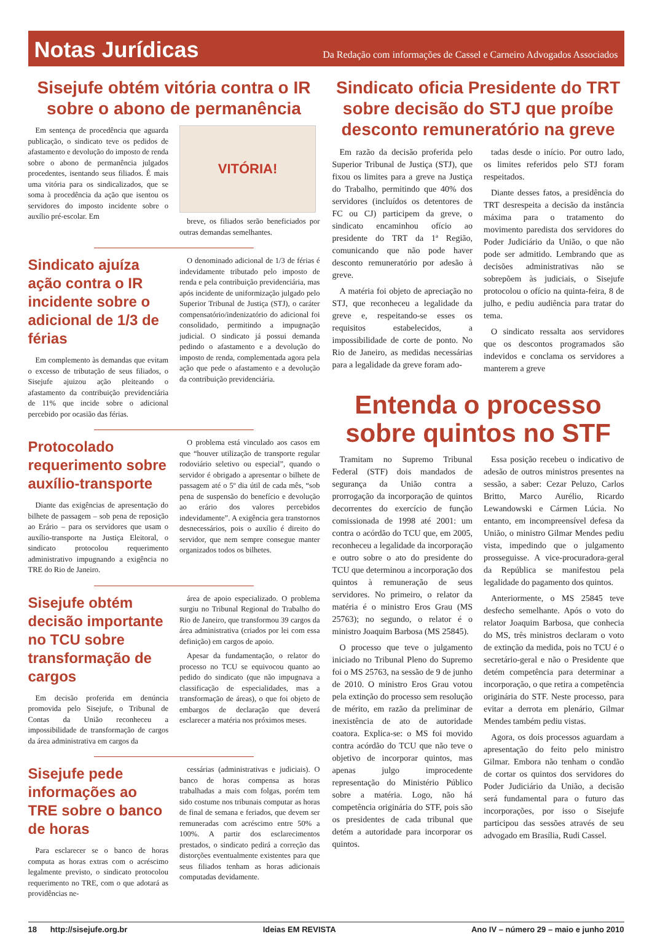Notas Jurídicas
Da Redação com informações de Cassel e Carneiro Advogados Associados
Sisejufe obtém vitória contra o IR sobre o abono de permanência
Em sentença de procedência que aguarda publicação, o sindicato teve os pedidos de afastamento e devolução do imposto de renda sobre o abono de permanência julgados procedentes, isentando seus filiados. É mais uma vitória para os sindicalizados, que se soma à procedência da ação que isentou os servidores do imposto incidente sobre o auxílio pré-escolar. Em
VITÓRIA!
breve, os filiados serão beneficiados por outras demandas semelhantes.
Sindicato ajuíza ação contra o IR incidente sobre o adicional de 1/3 de férias
Em complemento às demandas que evitam o excesso de tributação de seus filiados, o Sisejufe ajuizou ação pleiteando o afastamento da contribuição previdenciária de 11% que incide sobre o adicional percebido por ocasião das férias.
O denominado adicional de 1/3 de férias é indevidamente tributado pelo imposto de renda e pela contribuição previdenciária, mas após incidente de uniformização julgado pelo Superior Tribunal de Justiça (STJ), o caráter compensatório/indenizatório do adicional foi consolidado, permitindo a impugnação judicial. O sindicato já possui demanda pedindo o afastamento e a devolução do imposto de renda, complementada agora pela ação que pede o afastamento e a devolução da contribuição previdenciária.
Protocolado requerimento sobre auxílio-transporte
Diante das exigências de apresentação do bilhete de passagem – sob pena de reposição ao Erário – para os servidores que usam o auxílio-transporte na Justiça Eleitoral, o sindicato protocolou requerimento administrativo impugnando a exigência no TRE do Rio de Janeiro.
O problema está vinculado aos casos em que “houver utilização de transporte regular rodoviário seletivo ou especial”, quando o servidor é obrigado a apresentar o bilhete de passagem até o 5º dia útil de cada mês, “sob pena de suspensão do benefício e devolução ao erário dos valores percebidos indevidamente”. A exigência gera transtornos desnecessários, pois o auxílio é direito do servidor, que nem sempre consegue manter organizados todos os bilhetes.
Sisejufe obtém decisão importante no TCU sobre transformação de cargos
Em decisão proferida em denúncia promovida pelo Sisejufe, o Tribunal de Contas da União reconheceu a impossibilidade de transformação de cargos da área administrativa em cargos da
área de apoio especializado. O problema surgiu no Tribunal Regional do Trabalho do Rio de Janeiro, que transformou 39 cargos da área administrativa (criados por lei com essa definição) em cargos de apoio.
Apesar da fundamentação, o relator do processo no TCU se equivocou quanto ao pedido do sindicato (que não impugnava a classificação de especialidades, mas a transformação de áreas), o que foi objeto de embargos de declaração que deverá esclarecer a matéria nos próximos meses.
Sisejufe pede informações ao TRE sobre o banco de horas
Para esclarecer se o banco de horas computa as horas extras com o acréscimo legalmente previsto, o sindicato protocolou requerimento no TRE, com o que adotará as providências ne-
cessárias (administrativas e judiciais). O banco de horas compensa as horas trabalhadas a mais com folgas, porém tem sido costume nos tribunais computar as horas de final de semana e feriados, que devem ser remuneradas com acréscimo entre 50% a 100%. A partir dos esclarecimentos prestados, o sindicato pedirá a correção das distorções eventualmente existentes para que seus filiados tenham as horas adicionais computadas devidamente.
Sindicato oficia Presidente do TRT sobre decisão do STJ que proíbe desconto remuneratório na greve
Em razão da decisão proferida pelo Superior Tribunal de Justiça (STJ), que fixou os limites para a greve na Justiça do Trabalho, permitindo que 40% dos servidores (incluídos os detentores de FC ou CJ) participem da greve, o sindicato encaminhou ofício ao presidente do TRT da 1ª Região, comunicando que não pode haver desconto remuneratório por adesão à greve.
A matéria foi objeto de apreciação no STJ, que reconheceu a legalidade da greve e, respeitando-se esses os requisitos estabelecidos, a impossibilidade de corte de ponto. No Rio de Janeiro, as medidas necessárias para a legalidade da greve foram ado-
tadas desde o início. Por outro lado, os limites referidos pelo STJ foram respeitados.
Diante desses fatos, a presidência do TRT desrespeita a decisão da instância máxima para o tratamento do movimento paredista dos servidores do Poder Judiciário da União, o que não pode ser admitido. Lembrando que as decisões administrativas não se sobrepõem às judiciais, o Sisejufe protocolou o ofício na quinta-feira, 8 de julho, e pediu audiência para tratar do tema.
O sindicato ressalta aos servidores que os descontos programados são indevidos e conclama os servidores a manterem a greve
Entenda o processo sobre quintos no STF
Tramitam no Supremo Tribunal Federal (STF) dois mandados de segurança da União contra a prorrogação da incorporação de quintos decorrentes do exercício de função comissionada de 1998 até 2001: um contra o acórdão do TCU que, em 2005, reconheceu a legalidade da incorporação e outro sobre o ato do presidente do TCU que determinou a incorporação dos quintos à remuneração de seus servidores. No primeiro, o relator da matéria é o ministro Eros Grau (MS 25763); no segundo, o relator é o ministro Joaquim Barbosa (MS 25845).
O processo que teve o julgamento iniciado no Tribunal Pleno do Supremo foi o MS 25763, na sessão de 9 de junho de 2010. O ministro Eros Grau votou pela extinção do processo sem resolução de mérito, em razão da preliminar de inexistência de ato de autoridade coatora. Explica-se: o MS foi movido contra acórdão do TCU que não teve o objetivo de incorporar quintos, mas apenas julgo improcedente representação do Ministério Público sobre a matéria. Logo, não há competência originária do STF, pois são os presidentes de cada tribunal que detém a autoridade para incorporar os quintos.
Essa posição recebeu o indicativo de adesão de outros ministros presentes na sessão, a saber: Cezar Peluzo, Carlos Britto, Marco Aurélio, Ricardo Lewandowski e Cármen Lúcia. No entanto, em incompreensível defesa da União, o ministro Gilmar Mendes pediu vista, impedindo que o julgamento prosseguisse. A vice-procuradora-geral da República se manifestou pela legalidade do pagamento dos quintos.
Anteriormente, o MS 25845 teve desfecho semelhante. Após o voto do relator Joaquim Barbosa, que conhecia do MS, três ministros declaram o voto de extinção da medida, pois no TCU é o secretário-geral e não o Presidente que detém competência para determinar a incorporação, o que retira a competência originária do STF. Neste processo, para evitar a derrota em plenário, Gilmar Mendes também pediu vistas.
Agora, os dois processos aguardam a apresentação do feito pelo ministro Gilmar. Embora não tenham o condão de cortar os quintos dos servidores do Poder Judiciário da União, a decisão será fundamental para o futuro das incorporações, por isso o Sisejufe participou das sessões através de seu advogado em Brasília, Rudi Cassel.
18 http://sisejufe.org.br Ideias EM REVISTA Ano IV – número 29 – maio e junho 2010